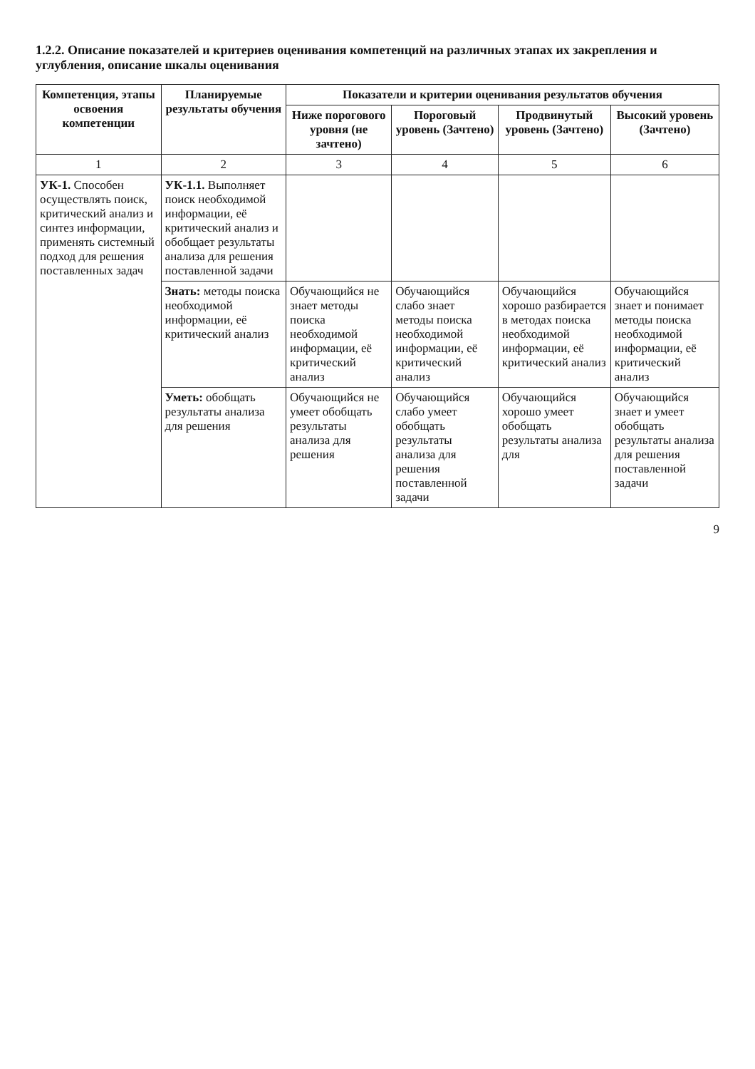1.2.2. Описание показателей и критериев оценивания компетенций на различных этапах их закрепления и углубления, описание шкалы оценивания
| Компетенция, этапы освоения компетенции | Планируемые результаты обучения | Показатели и критерии оценивания результатов обучения | | | |
| --- | --- | --- | --- | --- | --- |
| | | Ниже порогового уровня (не зачтено) | Пороговый уровень (Зачтено) | Продвинутый уровень (Зачтено) | Высокий уровень (Зачтено) |
| 1 | 2 | 3 | 4 | 5 | 6 |
| УК-1. Способен осуществлять поиск, критический анализ и синтез информации, применять системный подход для решения поставленных задач | УК-1.1. Выполняет поиск необходимой информации, её критический анализ и обобщает результаты анализа для решения поставленной задачи | | | | |
| | Знать: методы поиска необходимой информации, её критический анализ | Обучающийся не знает методы поиска необходимой информации, её критический анализ | Обучающийся слабо знает методы поиска необходимой информации, её критический анализ | Обучающийся хорошо разбирается в методах поиска необходимой информации, её критический анализ | Обучающийся знает и понимает методы поиска необходимой информации, её критический анализ |
| | Уметь: обобщать результаты анализа для решения | Обучающийся не умеет обобщать результаты анализа для решения | Обучающийся слабо умеет обобщать результаты анализа для решения поставленной задачи | Обучающийся хорошо умеет обобщать результаты анализа для | Обучающийся знает и умеет обобщать результаты анализа для решения поставленной задачи |
9